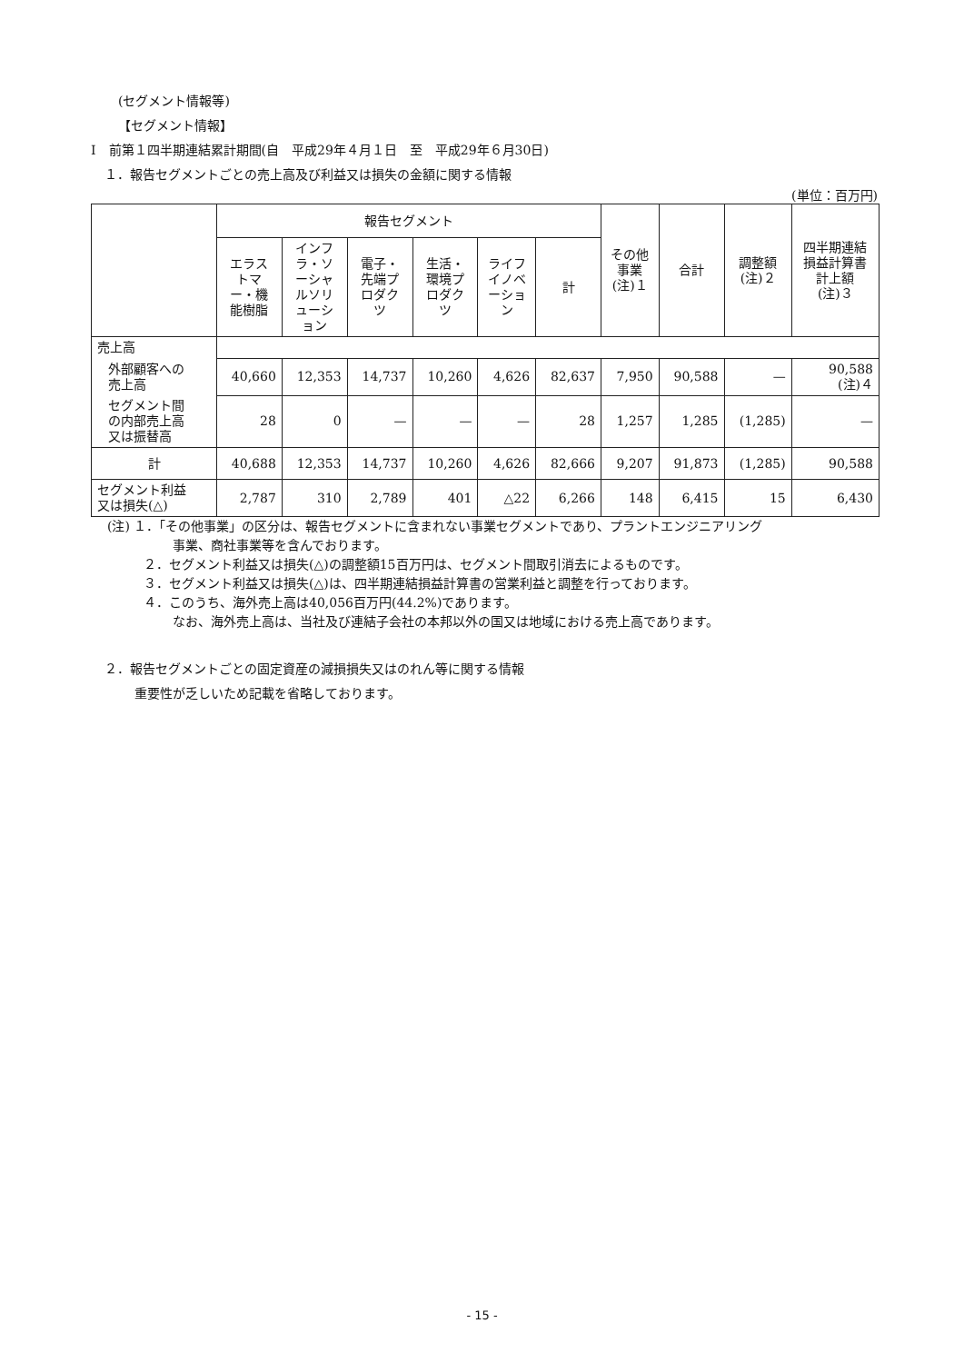(セグメント情報等)
【セグメント情報】
Ⅰ　前第１四半期連結累計期間(自　平成29年４月１日　至　平成29年６月30日)
１．報告セグメントごとの売上高及び利益又は損失の金額に関する情報
(単位：百万円)
| | 報告セグメント | | | | | | その他 事業 (注)１ | 合計 | 調整額 (注)２ | 四半期連結 損益計算書 計上額 (注)３ |
| --- | --- | --- | --- | --- | --- | --- | --- | --- | --- | --- |
| | エラス トマ ー・機 能樹脂 | インフ ラ・ソ ーシャ ルソリ ューシ ョン | 電子・ 先端プ ロダク ツ | 生活・ 環境プ ロダク ツ | ライフ イノベ ーショ ン | 計 | | | | |
| 売上高 | | | | | | | | | | |
| 外部顧客への 売上高 | 40,660 | 12,353 | 14,737 | 10,260 | 4,626 | 82,637 | 7,950 | 90,588 | — | 90,588 (注)４ |
| セグメント間 の内部売上高 又は振替高 | 28 | 0 | — | — | — | 28 | 1,257 | 1,285 | (1,285) | — |
| 計 | 40,688 | 12,353 | 14,737 | 10,260 | 4,626 | 82,666 | 9,207 | 91,873 | (1,285) | 90,588 |
| セグメント利益 又は損失(△) | 2,787 | 310 | 2,789 | 401 | △22 | 6,266 | 148 | 6,415 | 15 | 6,430 |
(注) １．「その他事業」の区分は、報告セグメントに含まれない事業セグメントであり、プラントエンジニアリング
事業、商社事業等を含んでおります。
２．セグメント利益又は損失(△)の調整額15百万円は、セグメント間取引消去によるものです。
３．セグメント利益又は損失(△)は、四半期連結損益計算書の営業利益と調整を行っております。
４．このうち、海外売上高は40,056百万円(44.2%)であります。
なお、海外売上高は、当社及び連結子会社の本邦以外の国又は地域における売上高であります。
２．報告セグメントごとの固定資産の減損損失又はのれん等に関する情報
重要性が乏しいため記載を省略しております。
- 15 -